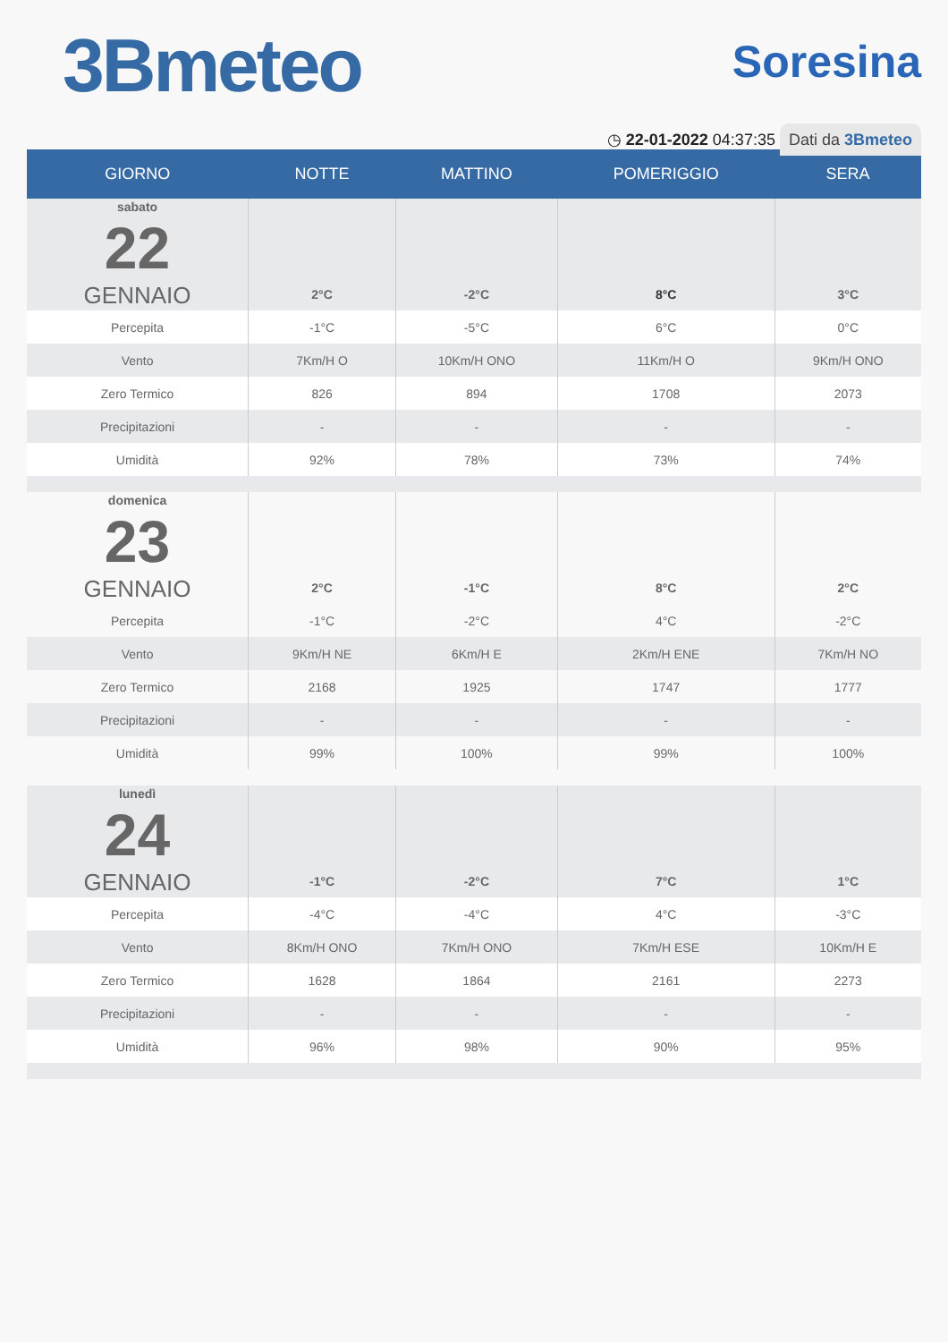3Bmeteo
Soresina
◷ 22-01-2022 04:37:35 Dati da 3Bmeteo
| GIORNO | NOTTE | MATTINO | POMERIGGIO | SERA |
| --- | --- | --- | --- | --- |
| sabato 22 GENNAIO | 2°C | -2°C | 8°C | 3°C |
| Percepita | -1°C | -5°C | 6°C | 0°C |
| Vento | 7Km/H O | 10Km/H ONO | 11Km/H O | 9Km/H ONO |
| Zero Termico | 826 | 894 | 1708 | 2073 |
| Precipitazioni | - | - | - | - |
| Umidità | 92% | 78% | 73% | 74% |
| domenica 23 GENNAIO | 2°C | -1°C | 8°C | 2°C |
| Percepita | -1°C | -2°C | 4°C | -2°C |
| Vento | 9Km/H NE | 6Km/H E | 2Km/H ENE | 7Km/H NO |
| Zero Termico | 2168 | 1925 | 1747 | 1777 |
| Precipitazioni | - | - | - | - |
| Umidità | 99% | 100% | 99% | 100% |
| lunedì 24 GENNAIO | -1°C | -2°C | 7°C | 1°C |
| Percepita | -4°C | -4°C | 4°C | -3°C |
| Vento | 8Km/H ONO | 7Km/H ONO | 7Km/H ESE | 10Km/H E |
| Zero Termico | 1628 | 1864 | 2161 | 2273 |
| Precipitazioni | - | - | - | - |
| Umidità | 96% | 98% | 90% | 95% |